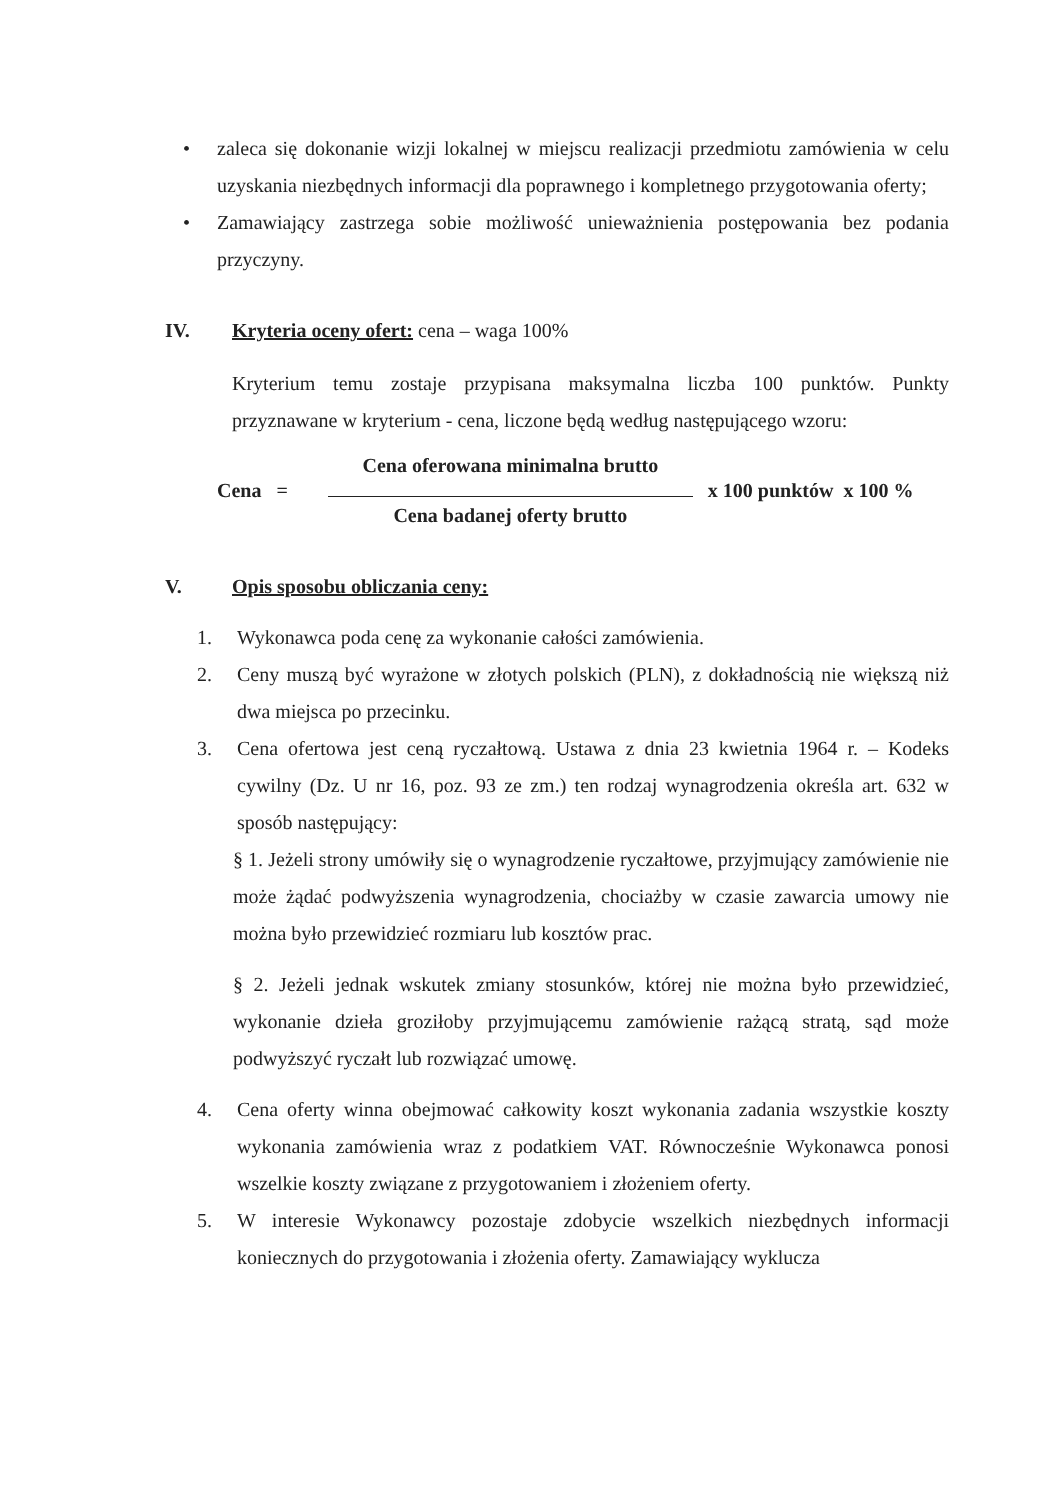• zaleca się dokonanie wizji lokalnej w miejscu realizacji przedmiotu zamówienia w celu uzyskania niezbędnych informacji dla poprawnego i kompletnego przygotowania oferty;
• Zamawiający zastrzega sobie możliwość unieważnienia postępowania bez podania przyczyny.
IV. Kryteria oceny ofert: cena – waga 100%
Kryterium temu zostaje przypisana maksymalna liczba 100 punktów. Punkty przyznawane w kryterium - cena, liczone będą według następującego wzoru:
Cena =
Cena oferowana minimalna brutto
Cena badanej oferty brutto
x 100 punktów x 100 %
V. Opis sposobu obliczania ceny:
1. Wykonawca poda cenę za wykonanie całości zamówienia.
2. Ceny muszą być wyrażone w złotych polskich (PLN), z dokładnością nie większą niż dwa miejsca po przecinku.
3. Cena ofertowa jest ceną ryczałtową. Ustawa z dnia 23 kwietnia 1964 r. – Kodeks cywilny (Dz. U nr 16, poz. 93 ze zm.) ten rodzaj wynagrodzenia określa art. 632 w sposób następujący:
§ 1. Jeżeli strony umówiły się o wynagrodzenie ryczałtowe, przyjmujący zamówienie nie może żądać podwyższenia wynagrodzenia, chociażby w czasie zawarcia umowy nie można było przewidzieć rozmiaru lub kosztów prac.
§ 2. Jeżeli jednak wskutek zmiany stosunków, której nie można było przewidzieć, wykonanie dzieła groziłoby przyjmującemu zamówienie rażącą stratą, sąd może podwyższyć ryczałt lub rozwiązać umowę.
4. Cena oferty winna obejmować całkowity koszt wykonania zadania wszystkie koszty wykonania zamówienia wraz z podatkiem VAT. Równocześnie Wykonawca ponosi wszelkie koszty związane z przygotowaniem i złożeniem oferty.
5. W interesie Wykonawcy pozostaje zdobycie wszelkich niezbędnych informacji koniecznych do przygotowania i złożenia oferty. Zamawiający wyklucza